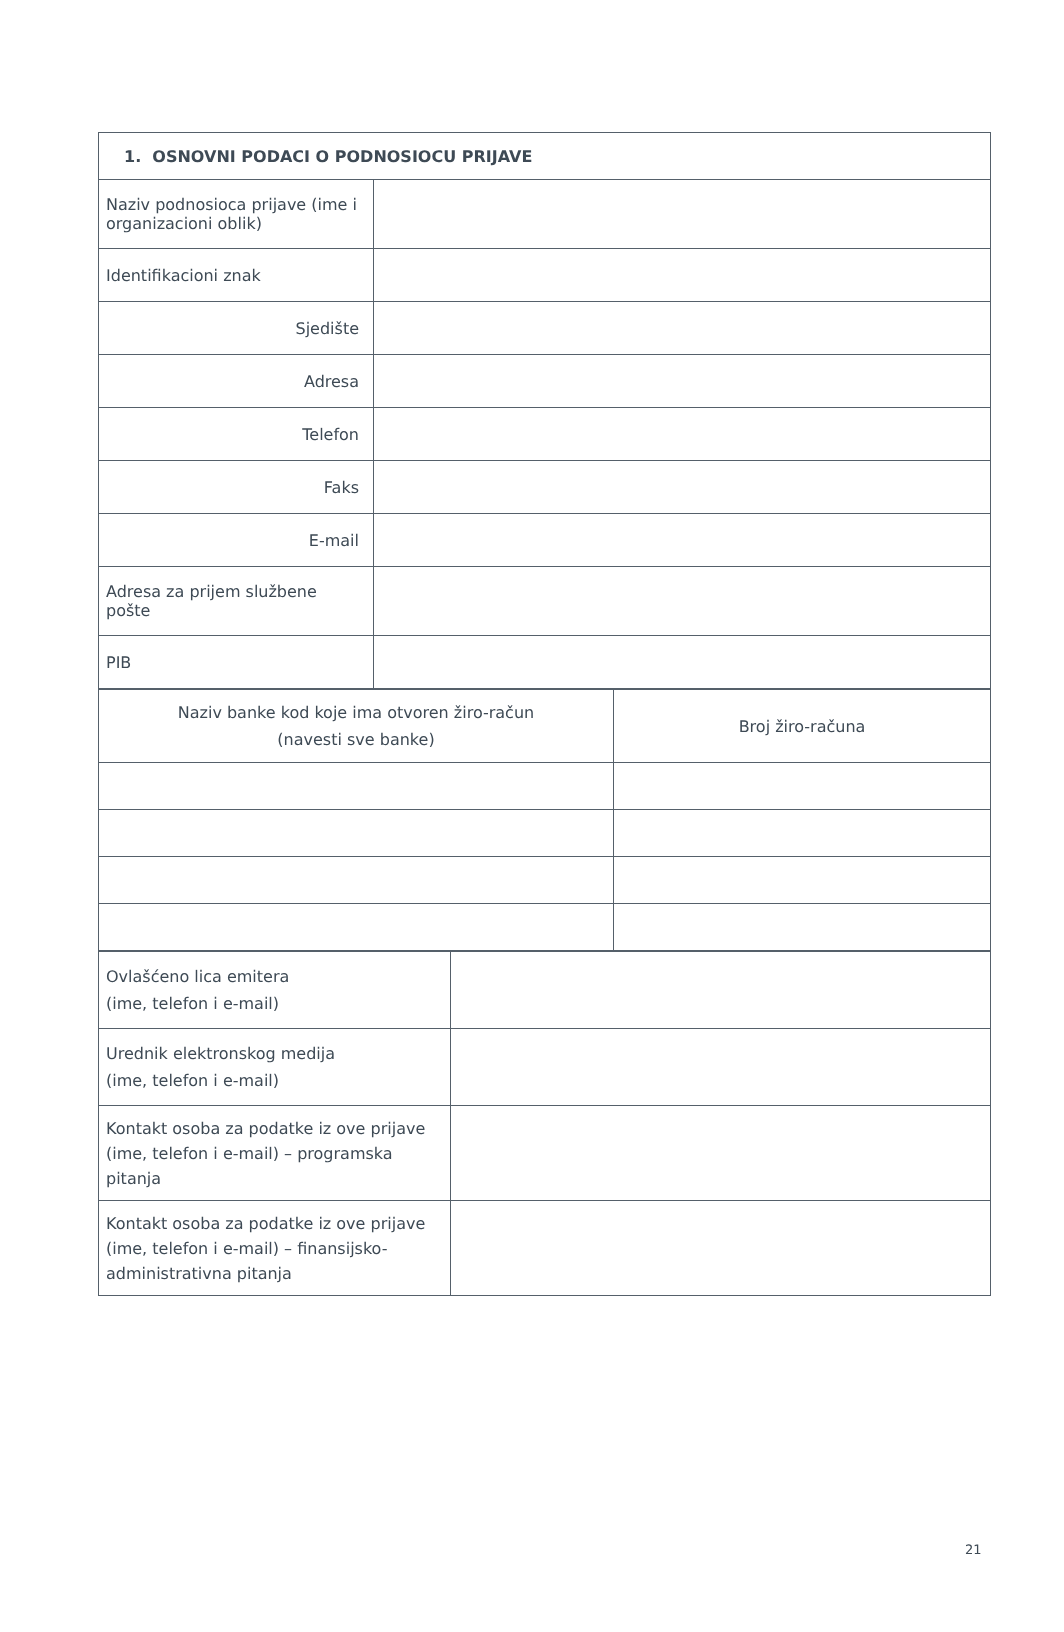| 1. OSNOVNI PODACI O PODNOSIOCU PRIJAVE | |
| Naziv podnosioca prijave (ime i organizacioni oblik) | |
| Identifikacioni znak | |
| Sjedište | |
| Adresa | |
| Telefon | |
| Faks | |
| E-mail | |
| Adresa za prijem službene pošte | |
| PIB | |
| Naziv banke kod koje ima otvoren žiro-račun (navesti sve banke) | Broj žiro-računa |
| Ovlašćeno lica emitera (ime, telefon i e-mail) | |
| Urednik elektronskog medija (ime, telefon i e-mail) | |
| Kontakt osoba za podatke iz ove prijave (ime, telefon i e-mail) – programska pitanja | |
| Kontakt osoba za podatke iz ove prijave (ime, telefon i e-mail) – finansijsko-administrativna pitanja | |
21